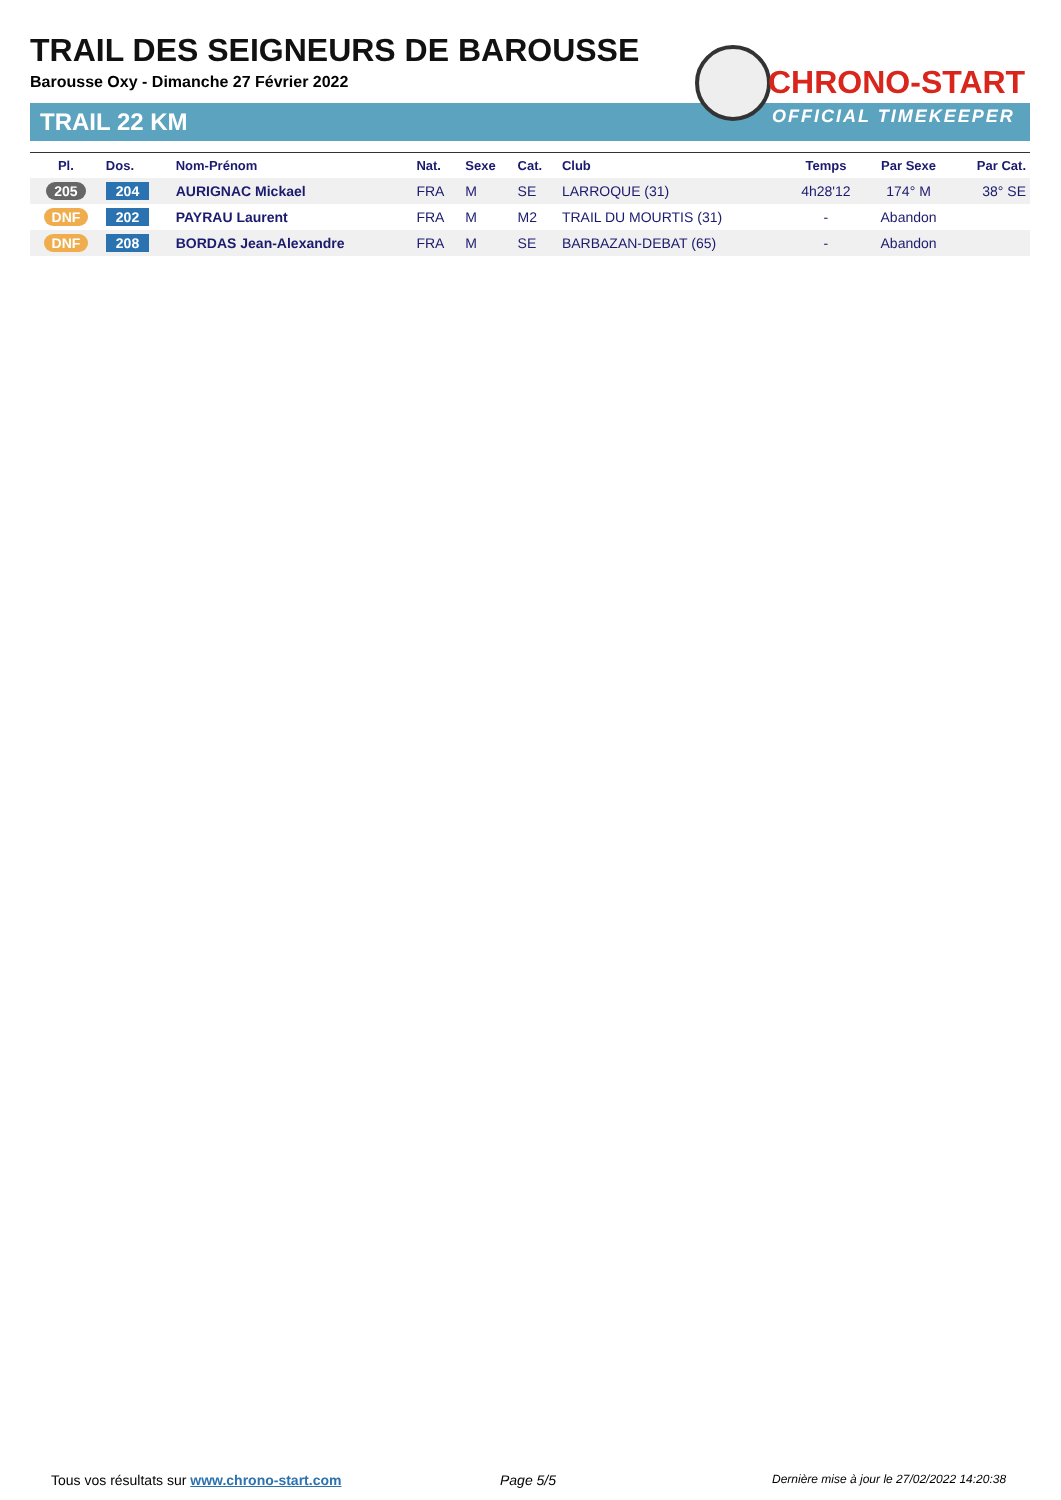TRAIL DES SEIGNEURS DE BAROUSSE
Barousse Oxy - Dimanche 27 Février 2022
TRAIL 22 KM
CHRONO-START
OFFICIAL TIMEKEEPER
| Pl. | Dos. | Nom-Prénom | Nat. | Sexe | Cat. | Club | Temps | Par Sexe | Par Cat. |
| --- | --- | --- | --- | --- | --- | --- | --- | --- | --- |
| 205 | 204 | AURIGNAC Mickael | FRA | M | SE | LARROQUE (31) | 4h28'12 | 174° M | 38° SE |
| DNF | 202 | PAYRAU Laurent | FRA | M | M2 | TRAIL DU MOURTIS (31) | - | Abandon | |
| DNF | 208 | BORDAS Jean-Alexandre | FRA | M | SE | BARBAZAN-DEBAT (65) | - | Abandon | |
Tous vos résultats sur www.chrono-start.com
Page 5/5
Dernière mise à jour le 27/02/2022 14:20:38